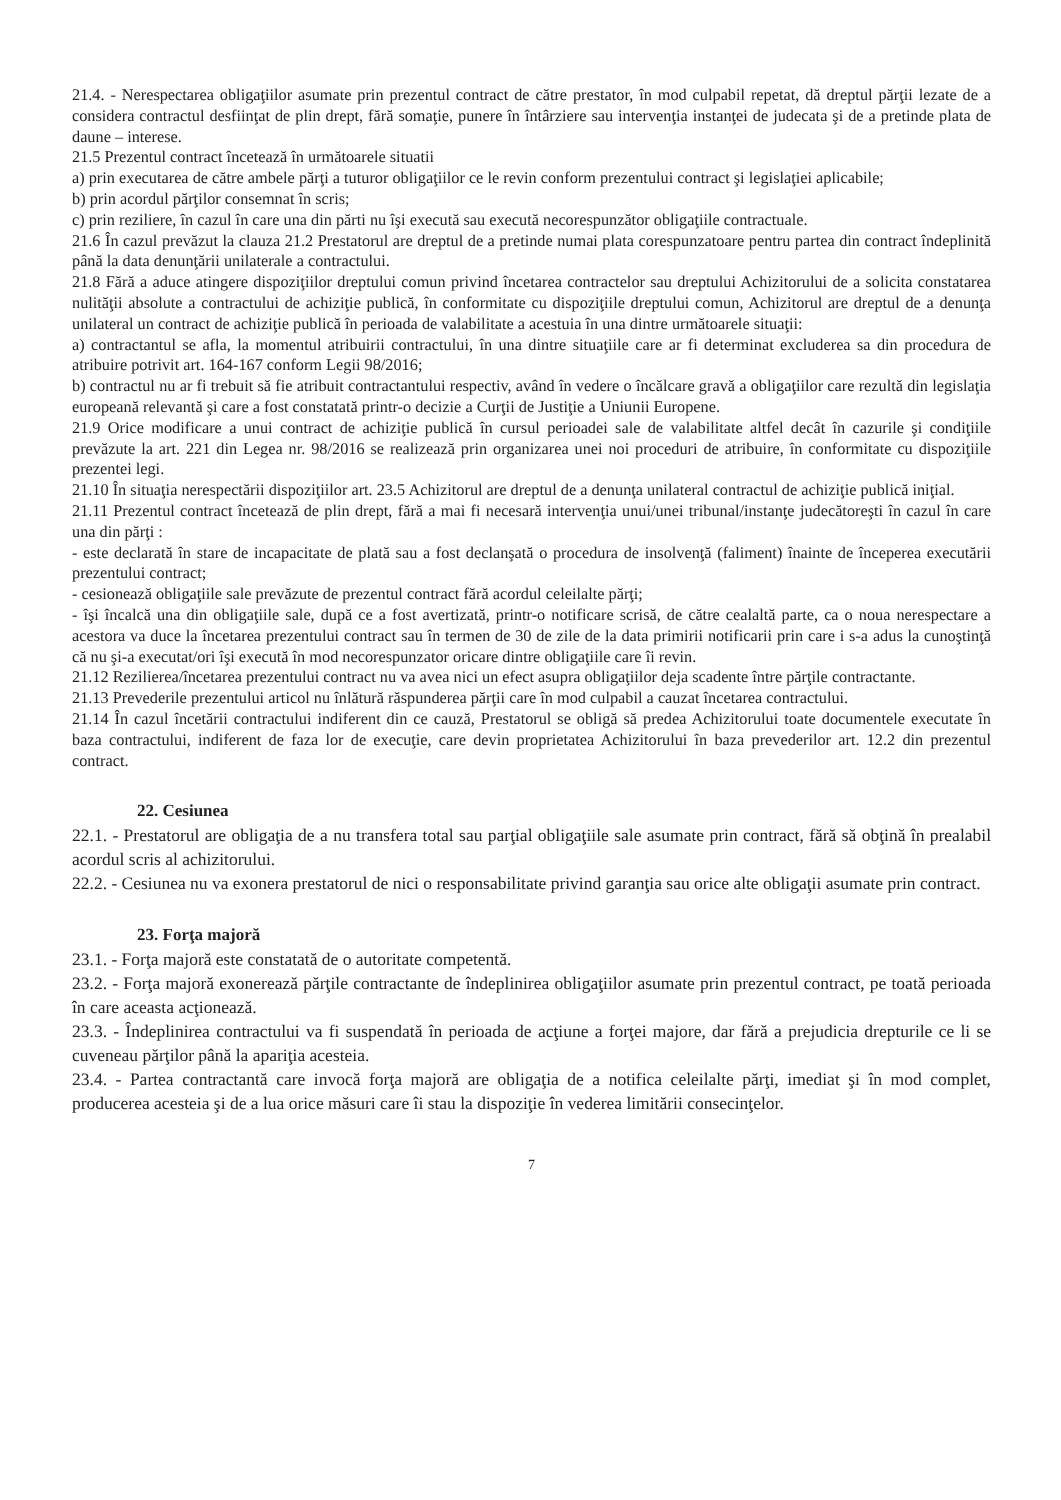21.4. - Nerespectarea obligaţiilor asumate prin prezentul contract de către prestator, în mod culpabil repetat, dă dreptul părţii lezate de a considera contractul desfiinţat de plin drept, fără somaţie, punere în întârziere sau intervenţia instanţei de judecata şi de a pretinde plata de daune – interese.
21.5 Prezentul contract încetează în următoarele situatii
a) prin executarea de către ambele părţi a tuturor obligaţiilor ce le revin conform prezentului contract şi legislaţiei aplicabile;
b) prin acordul părţilor consemnat în scris;
c) prin reziliere, în cazul în care una din părti nu îşi execută sau execută necorespunzător obligaţiile contractuale.
21.6 În cazul prevăzut la clauza 21.2 Prestatorul are dreptul de a pretinde numai plata corespunzatoare pentru partea din contract îndeplinită până la data denunţării unilaterale a contractului.
21.8 Fără a aduce atingere dispoziţiilor dreptului comun privind încetarea contractelor sau dreptului Achizitorului de a solicita constatarea nulităţii absolute a contractului de achiziţie publică, în conformitate cu dispoziţiile dreptului comun, Achizitorul are dreptul de a denunţa unilateral un contract de achiziţie publică în perioada de valabilitate a acestuia în una dintre următoarele situaţii:
a) contractantul se afla, la momentul atribuirii contractului, în una dintre situaţiile care ar fi determinat excluderea sa din procedura de atribuire potrivit art. 164-167 conform Legii 98/2016;
b) contractul nu ar fi trebuit să fie atribuit contractantului respectiv, având în vedere o încălcare gravă a obligaţiilor care rezultă din legislaţia europeană relevantă şi care a fost constatată printr-o decizie a Curţii de Justiţie a Uniunii Europene.
21.9 Orice modificare a unui contract de achiziţie publică în cursul perioadei sale de valabilitate altfel decât în cazurile şi condiţiile prevăzute la art. 221 din Legea nr. 98/2016 se realizează prin organizarea unei noi proceduri de atribuire, în conformitate cu dispoziţiile prezentei legi.
21.10 În situaţia nerespectării dispoziţiilor art. 23.5 Achizitorul are dreptul de a denunţa unilateral contractul de achiziţie publică iniţial.
21.11 Prezentul contract încetează de plin drept, fără a mai fi necesară intervenţia unui/unei tribunal/instanţe judecătoreşti în cazul în care una din părţi :
- este declarată în stare de incapacitate de plată sau a fost declanşată o procedura de insolvenţă (faliment) înainte de începerea executării prezentului contract;
- cesionează obligaţiile sale prevăzute de prezentul contract fără acordul celeilalte părţi;
- îşi încalcă una din obligaţiile sale, după ce a fost avertizată, printr-o notificare scrisă, de către cealaltă parte, ca o noua nerespectare a acestora va duce la încetarea prezentului contract sau în termen de 30 de zile de la data primirii notificarii prin care i s-a adus la cunoştinţă că nu şi-a executat/ori îşi execută în mod necorespunzator oricare dintre obligaţiile care îi revin.
21.12 Rezilierea/încetarea prezentului contract nu va avea nici un efect asupra obligaţiilor deja scadente între părţile contractante.
21.13 Prevederile prezentului articol nu înlătură răspunderea părţii care în mod culpabil a cauzat încetarea contractului.
21.14 În cazul încetării contractului indiferent din ce cauză, Prestatorul se obligă să predea Achizitorului toate documentele executate în baza contractului, indiferent de faza lor de execuţie, care devin proprietatea Achizitorului în baza prevederilor art. 12.2 din prezentul contract.
22. Cesiunea
22.1. - Prestatorul are obligaţia de a nu transfera total sau parţial obligaţiile sale asumate prin contract, fără să obţină în prealabil acordul scris al achizitorului.
22.2. - Cesiunea nu va exonera prestatorul de nici o responsabilitate privind garanţia sau orice alte obligaţii asumate prin contract.
23. Forţa majoră
23.1. - Forţa majoră este constatată de o autoritate competentă.
23.2. - Forţa majoră exonerează părţile contractante de îndeplinirea obligaţiilor asumate prin prezentul contract, pe toată perioada în care aceasta acţionează.
23.3. - Îndeplinirea contractului va fi suspendată în perioada de acţiune a forţei majore, dar fără a prejudicia drepturile ce li se cuveneau părţilor până la apariţia acesteia.
23.4. - Partea contractantă care invocă forţa majoră are obligaţia de a notifica celeilalte părţi, imediat şi în mod complet, producerea acesteia şi de a lua orice măsuri care îi stau la dispoziţie în vederea limitării consecinţelor.
7